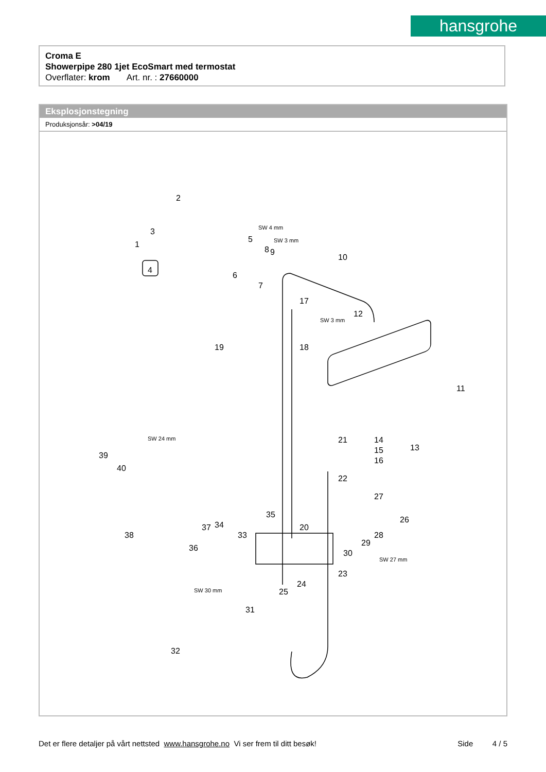hansgrohe
Croma E
Showerpipe 280 1jet EcoSmart med termostat
Overflater: krom Art. nr. : 27660000
Eksplosjonstegning
Produksjonsår: >04/19
2
3
1
4
5
6
7
8 9
10
11
12
13
14
15
16
17
18 19
20
21
22
23
24
25
26
27
28
29
30
31
32
33
34
35
36
37
38
39
40
SW 24 mm
SW 30 mm
SW 27 mm
SW 3 mm
SW 4 mm
SW 3 mm
Det er flere detaljer på vårt nettsted www.hansgrohe.no Vi ser frem til ditt besøk! Side 4 / 5